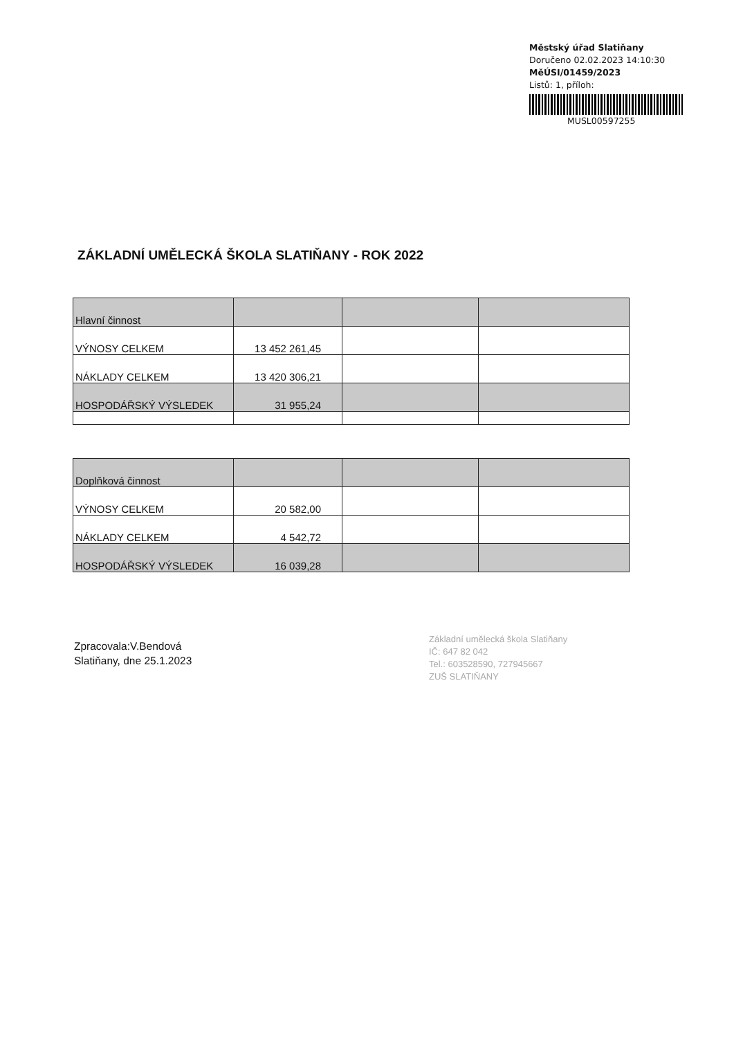Městský úřad Slatiňany
Doručeno 02.02.2023 14:10:30
MěÚSI/01459/2023
Listů: 1, příloh:
MUSL00597255
ZÁKLADNÍ UMĚLECKÁ ŠKOLA SLATIŇANY - ROK 2022
| Hlavní činnost | | | |
| VÝNOSY CELKEM | 13 452 261,45 | | |
| NÁKLADY CELKEM | 13 420 306,21 | | |
| HOSPODÁŘSKÝ VÝSLEDEK | 31 955,24 | | |
| Doplňková činnost | | | |
| VÝNOSY CELKEM | 20 582,00 | | |
| NÁKLADY CELKEM | 4 542,72 | | |
| HOSPODÁŘSKÝ VÝSLEDEK | 16 039,28 | | |
Zpracovala:V.Bendová
Slatiňany, dne 25.1.2023
Základní umělecká škola Slatiňany
IČ: 647 82 042
Tel.: 603528590, 727945667
ZUŠ SLATIŇANY